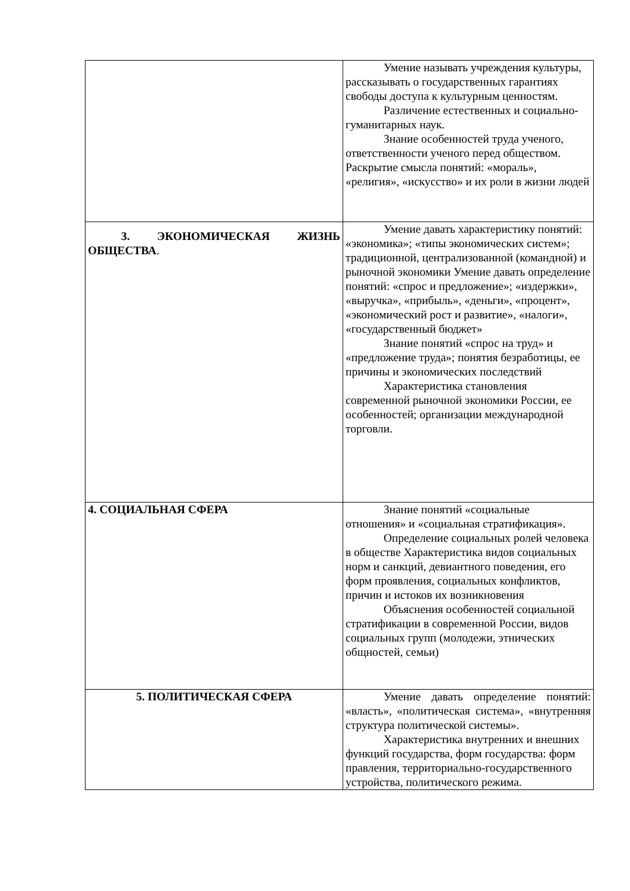| | Умение называть учреждения культуры, рассказывать о государственных гарантиях свободы доступа к культурным ценностям. Различение естественных и социально-гуманитарных наук. Знание особенностей труда ученого, ответственности ученого перед обществом. Раскрытие смысла понятий: «мораль», «религия», «искусство» и их роли в жизни людей |
| 3. ЭКОНОМИЧЕСКАЯ ЖИЗНЬ ОБЩЕСТВА . | Умение давать характеристику понятий: «экономика»; «типы экономических систем»; традиционной, централизованной (командной) и рыночной экономики Умение давать определение понятий: «спрос и предложение»; «издержки», «выручка», «прибыль», «деньги», «процент», «экономический рост и развитие», «налоги», «государственный бюджет» Знание понятий «спрос на труд» и «предложение труда»; понятия безработицы, ее причины и экономических последствий Характеристика становления современной рыночной экономики России, ее особенностей; организации международной торговли. |
| 4. СОЦИАЛЬНАЯ СФЕРА | Знание понятий «социальные отношения» и «социальная стратификация». Определение социальных ролей человека в обществе Характеристика видов социальных норм и санкций, девиантного поведения, его форм проявления, социальных конфликтов, причин и истоков их возникновения Объяснения особенностей социальной стратификации в современной России, видов социальных групп (молодежи, этнических общностей, семьи) |
| 5. ПОЛИТИЧЕСКАЯ СФЕРА | Умение давать определение понятий: «власть», «политическая система», «внутренняя структура политической системы». Характеристика внутренних и внешних функций государства, форм государства: форм правления, территориально-государственного устройства, политического режима. |